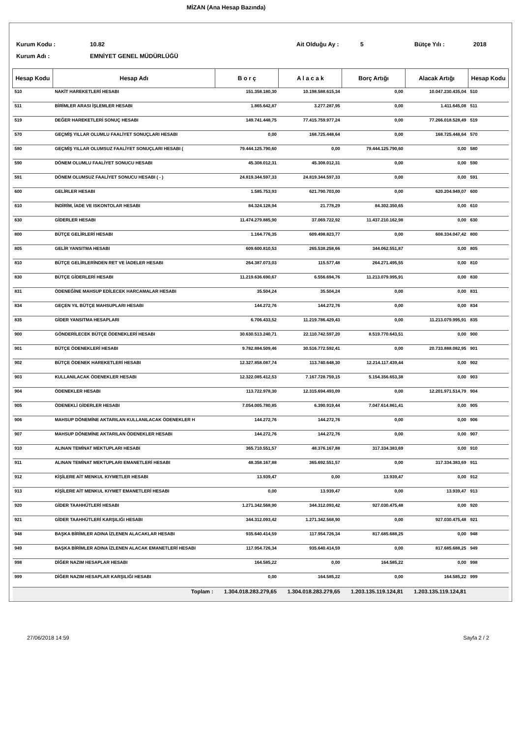MİZAN (Ana Hesap Bazında)
Kurum Kodu :
10.82
Ait Olduğu Ay :
5
Bütçe Yılı :
2018
Kurum Adı :
EMNİYET GENEL MÜDÜRLÜĞÜ
| Hesap Kodu | Hesap Adı | B o r ç | A l a c a k | Borç Artığı | Alacak Artığı | Hesap Kodu |
| --- | --- | --- | --- | --- | --- | --- |
| 510 | NAKİT HAREKETLERİ HESABI | 151.358.180,30 | 10.198.588.615,34 | 0,00 | 10.047.230.435,04 | 510 |
| 511 | BİRİMLER ARASI İŞLEMLER HESABI | 1.865.642,87 | 3.277.287,95 | 0,00 | 1.411.645,08 | 511 |
| 519 | DEĞER HAREKETLERİ SONUÇ HESABI | 149.741.448,75 | 77.415.759.977,24 | 0,00 | 77.266.018.528,49 | 519 |
| 570 | GEÇMİŞ YILLAR OLUMLU FAALİYET SONUÇLARI HESABI | 0,00 | 168.725.448,64 | 0,00 | 168.725.448,64 | 570 |
| 580 | GEÇMİŞ YILLAR OLUMSUZ FAALİYET SONUÇLARI HESABI ( | 79.444.125.790,60 | 0,00 | 79.444.125.790,60 | 0,00 | 580 |
| 590 | DÖNEM OLUMLU FAALİYET SONUCU HESABI | 45.308.012,31 | 45.308.012,31 | 0,00 | 0,00 | 590 |
| 591 | DÖNEM OLUMSUZ FAALİYET SONUCU HESABI ( - ) | 24.819.344.597,33 | 24.819.344.597,33 | 0,00 | 0,00 | 591 |
| 600 | GELİRLER HESABI | 1.585.753,93 | 621.790.703,00 | 0,00 | 620.204.949,07 | 600 |
| 610 | İNDİRİM, İADE VE ISKONTOLAR HESABI | 84.324.128,94 | 21.778,29 | 84.302.350,65 | 0,00 | 610 |
| 630 | GİDERLER HESABI | 11.474.279.885,90 | 37.069.722,92 | 11.437.210.162,98 | 0,00 | 630 |
| 800 | BÜTÇE GELİRLERİ HESABI | 1.164.776,35 | 609.498.823,77 | 0,00 | 608.334.047,42 | 800 |
| 805 | GELİR YANSITMA HESABI | 609.600.810,53 | 265.538.258,66 | 344.062.551,87 | 0,00 | 805 |
| 810 | BÜTÇE GELİRLERİNDEN RET VE İADELER HESABI | 264.387.073,03 | 115.577,48 | 264.271.495,55 | 0,00 | 810 |
| 830 | BÜTÇE GİDERLERİ HESABI | 11.219.636.690,67 | 6.556.694,76 | 11.213.079.995,91 | 0,00 | 830 |
| 831 | ÖDENEĞİNE MAHSUP EDİLECEK HARCAMALAR HESABI | 35.504,24 | 35.504,24 | 0,00 | 0,00 | 831 |
| 834 | GEÇEN YIL BÜTÇE MAHSUPLARI HESABI | 144.272,76 | 144.272,76 | 0,00 | 0,00 | 834 |
| 835 | GİDER YANSITMA HESAPLARI | 6.706.433,52 | 11.219.786.429,43 | 0,00 | 11.213.079.995,91 | 835 |
| 900 | GÖNDERİLECEK BÜTÇE ÖDENEKLERİ HESABI | 30.630.513.240,71 | 22.110.742.597,20 | 8.519.770.643,51 | 0,00 | 900 |
| 901 | BÜTÇE ÖDENEKLERİ HESABI | 9.782.884.509,46 | 30.516.772.592,41 | 0,00 | 20.733.888.082,95 | 901 |
| 902 | BÜTÇE ÖDENEK HAREKETLERİ HESABI | 12.327.858.087,74 | 113.740.648,30 | 12.214.117.439,44 | 0,00 | 902 |
| 903 | KULLANILACAK ÖDENEKLER HESABI | 12.322.085.412,53 | 7.167.728.759,15 | 5.154.356.653,38 | 0,00 | 903 |
| 904 | ÖDENEKLER HESABI | 113.722.978,30 | 12.315.694.493,09 | 0,00 | 12.201.971.514,79 | 904 |
| 905 | ÖDENEKLİ GİDERLER HESABI | 7.054.005.780,85 | 6.390.919,44 | 7.047.614.861,41 | 0,00 | 905 |
| 906 | MAHSUP DÖNEMİNE AKTARILAN KULLANILACAK ÖDENEKLER H | 144.272,76 | 144.272,76 | 0,00 | 0,00 | 906 |
| 907 | MAHSUP DÖNEMİNE AKTARILAN ÖDENEKLER HESABI | 144.272,76 | 144.272,76 | 0,00 | 0,00 | 907 |
| 910 | ALINAN TEMİNAT MEKTUPLARI HESABI | 365.710.551,57 | 48.376.167,88 | 317.334.383,69 | 0,00 | 910 |
| 911 | ALINAN TEMİNAT MEKTUPLARI EMANETLERİ HESABI | 48.358.167,88 | 365.692.551,57 | 0,00 | 317.334.383,69 | 911 |
| 912 | KİŞİLERE AİT MENKUL KIYMETLER HESABI | 13.939,47 | 0,00 | 13.939,47 | 0,00 | 912 |
| 913 | KİŞİLERE AİT MENKUL KIYMET EMANETLERİ HESABI | 0,00 | 13.939,47 | 0,00 | 13.939,47 | 913 |
| 920 | GİDER TAAHHÜTLERİ HESABI | 1.271.342.568,90 | 344.312.093,42 | 927.030.475,48 | 0,00 | 920 |
| 921 | GİDER TAAHHÜTLERİ KARŞILIĞI HESABI | 344.312.093,42 | 1.271.342.568,90 | 0,00 | 927.030.475,48 | 921 |
| 948 | BAŞKA BİRİMLER ADINA İZLENEN ALACAKLAR HESABI | 935.640.414,59 | 117.954.726,34 | 817.685.688,25 | 0,00 | 948 |
| 949 | BAŞKA BİRİMLER ADINA İZLENEN ALACAK EMANETLERİ HESABI | 117.954.726,34 | 935.640.414,59 | 0,00 | 817.685.688,25 | 949 |
| 998 | DİĞER NAZIM HESAPLAR HESABI | 164.585,22 | 0,00 | 164.585,22 | 0,00 | 998 |
| 999 | DİĞER NAZIM HESAPLAR KARŞILIĞI HESABI | 0,00 | 164.585,22 | 0,00 | 164.585,22 | 999 |
| | Toplam : | 1.304.018.283.279,65 | 1.304.018.283.279,65 | 1.203.135.119.124,81 | 1.203.135.119.124,81 | |
27/06/2018 14:59 Sayfa 2 / 2